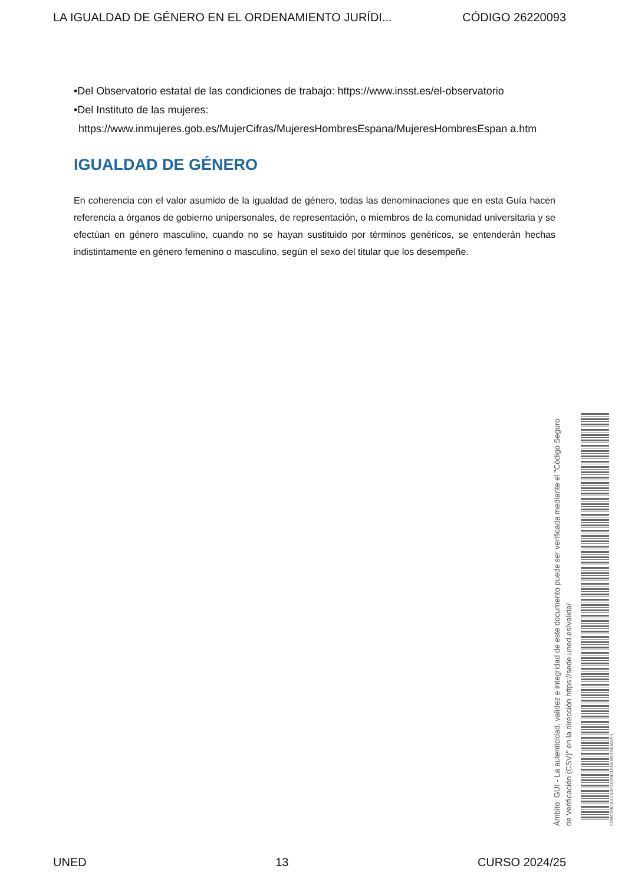LA IGUALDAD DE GÉNERO EN EL ORDENAMIENTO JURÍDI... CÓDIGO 26220093
•Del Observatorio estatal de las condiciones de trabajo: https://www.insst.es/el-observatorio
•Del Instituto de las mujeres:
https://www.inmujeres.gob.es/MujerCifras/MujeresHombresEspana/MujeresHombresEspan a.htm
IGUALDAD DE GÉNERO
En coherencia con el valor asumido de la igualdad de género, todas las denominaciones que en esta Guía hacen referencia a órganos de gobierno unipersonales, de representación, o miembros de la comunidad universitaria y se efectúan en género masculino, cuando no se hayan sustituido por términos genéricos, se entenderán hechas indistintamente en género femenino o masculino, según el sexo del titular que los desempeñe.
Ámbito: GUI - La autenticidad, validez e integridad de este documento puede ser verificada mediante el "Código Seguro de Verificación (CSV)" en la dirección https://sede.uned.es/valida/
FDBC99CA3EB3E1869D16D86B3760A0F0
UNED 13 CURSO 2024/25